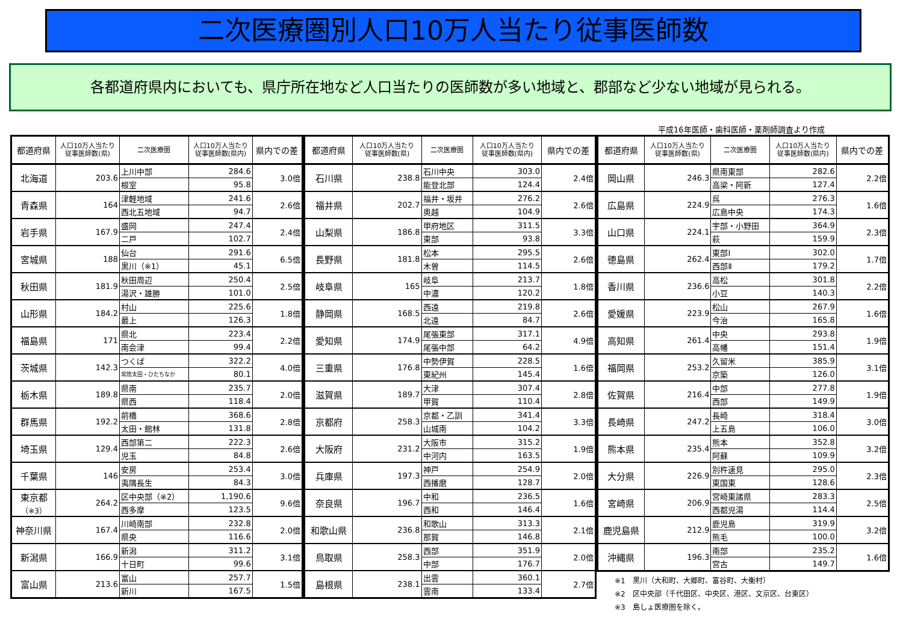二次医療圏別人口10万人当たり従事医師数
各都道府県内においても、県庁所在地など人口当たりの医師数が多い地域と、郡部など少ない地域が見られる。
平成16年医師・歯科医師・薬剤師調査より作成
| 都道府県 | 人口10万人当たり 従事医師数(県) | 二次医療圏 | 人口10万人当たり 従事医師数(県内) | 県内での差 |
| --- | --- | --- | --- | --- |
| 北海道 | 203.6 | 上川中部 | 284.6 | 3.0倍 |
| | | 根室 | 95.8 | |
| 青森県 | 164 | 津軽地域 | 241.6 | 2.6倍 |
| | | 西北五地域 | 94.7 | |
| 岩手県 | 167.9 | 盛岡 | 247.4 | 2.4倍 |
| | | 二戸 | 102.7 | |
| 宮城県 | 188 | 仙台 | 291.6 | 6.5倍 |
| | | 黒川（※1） | 45.1 | |
| 秋田県 | 181.9 | 秋田周辺 | 250.4 | 2.5倍 |
| | | 湯沢・雄勝 | 101.0 | |
| 山形県 | 184.2 | 村山 | 225.6 | 1.8倍 |
| | | 最上 | 126.3 | |
| 福島県 | 171 | 県北 | 223.4 | 2.2倍 |
| | | 南会津 | 99.4 | |
| 茨城県 | 142.3 | つくば | 322.2 | 4.0倍 |
| | | 常陸太田・ひたちなか | 80.1 | |
| 栃木県 | 189.8 | 県南 | 235.7 | 2.0倍 |
| | | 県西 | 118.4 | |
| 群馬県 | 192.2 | 前橋 | 368.6 | 2.8倍 |
| | | 太田・館林 | 131.8 | |
| 埼玉県 | 129.4 | 西部第二 | 222.3 | 2.6倍 |
| | | 児玉 | 84.8 | |
| 千葉県 | 146 | 安房 | 253.4 | 3.0倍 |
| | | 夷隅長生 | 84.3 | |
| 東京都 （※3） | 264.2 | 区中央部（※2） | 1,190.6 | 9.6倍 |
| | | 西多摩 | 123.5 | |
| 神奈川県 | 167.4 | 川崎南部 | 232.8 | 2.0倍 |
| | | 県央 | 116.6 | |
| 新潟県 | 166.9 | 新潟 | 311.2 | 3.1倍 |
| | | 十日町 | 99.6 | |
| 富山県 | 213.6 | 富山 | 257.7 | 1.5倍 |
| | | 新川 | 167.5 | |
| 都道府県 | 人口10万人当たり 従事医師数(県) | 二次医療圏 | 人口10万人当たり 従事医師数(県内) | 県内での差 |
| --- | --- | --- | --- | --- |
| 石川県 | 238.8 | 石川中央 | 303.0 | 2.4倍 |
| | | 能登北部 | 124.4 | |
| 福井県 | 202.7 | 福井・坂井 | 276.2 | 2.6倍 |
| | | 奥越 | 104.9 | |
| 山梨県 | 186.8 | 甲府地区 | 311.5 | 3.3倍 |
| | | 東部 | 93.8 | |
| 長野県 | 181.8 | 松本 | 295.5 | 2.6倍 |
| | | 木曽 | 114.5 | |
| 岐阜県 | 165 | 岐阜 | 213.7 | 1.8倍 |
| | | 中濃 | 120.2 | |
| 静岡県 | 168.5 | 西遠 | 219.8 | 2.6倍 |
| | | 北遠 | 84.7 | |
| 愛知県 | 174.9 | 尾張東部 | 317.1 | 4.9倍 |
| | | 尾張中部 | 64.2 | |
| 三重県 | 176.8 | 中勢伊賀 | 228.5 | 1.6倍 |
| | | 東紀州 | 145.4 | |
| 滋賀県 | 189.7 | 大津 | 307.4 | 2.8倍 |
| | | 甲賀 | 110.4 | |
| 京都府 | 258.3 | 京都・乙訓 | 341.4 | 3.3倍 |
| | | 山城南 | 104.2 | |
| 大阪府 | 231.2 | 大阪市 | 315.2 | 1.9倍 |
| | | 中河内 | 163.5 | |
| 兵庫県 | 197.3 | 神戸 | 254.9 | 2.0倍 |
| | | 西播磨 | 128.7 | |
| 奈良県 | 196.7 | 中和 | 236.5 | 1.6倍 |
| | | 西和 | 146.4 | |
| 和歌山県 | 236.8 | 和歌山 | 313.3 | 2.1倍 |
| | | 那賀 | 146.8 | |
| 鳥取県 | 258.3 | 西部 | 351.9 | 2.0倍 |
| | | 中部 | 176.7 | |
| 島根県 | 238.1 | 出雲 | 360.1 | 2.7倍 |
| | | 雲南 | 133.4 | |
| 都道府県 | 人口10万人当たり 従事医師数(県) | 二次医療圏 | 人口10万人当たり 従事医師数(県内) | 県内での差 |
| --- | --- | --- | --- | --- |
| 岡山県 | 246.3 | 県南東部 | 282.6 | 2.2倍 |
| | | 高梁・阿新 | 127.4 | |
| 広島県 | 224.9 | 呉 | 276.3 | 1.6倍 |
| | | 広島中央 | 174.3 | |
| 山口県 | 224.1 | 宇部・小野田 | 364.9 | 2.3倍 |
| | | 萩 | 159.9 | |
| 徳島県 | 262.4 | 東部Ⅰ | 302.0 | 1.7倍 |
| | | 西部Ⅱ | 179.2 | |
| 香川県 | 236.6 | 高松 | 301.8 | 2.2倍 |
| | | 小豆 | 140.3 | |
| 愛媛県 | 223.9 | 松山 | 267.9 | 1.6倍 |
| | | 今治 | 165.8 | |
| 高知県 | 261.4 | 中央 | 293.8 | 1.9倍 |
| | | 高幡 | 151.4 | |
| 福岡県 | 253.2 | 久留米 | 385.9 | 3.1倍 |
| | | 京築 | 126.0 | |
| 佐賀県 | 216.4 | 中部 | 277.8 | 1.9倍 |
| | | 西部 | 149.9 | |
| 長崎県 | 247.2 | 長崎 | 318.4 | 3.0倍 |
| | | 上五島 | 106.0 | |
| 熊本県 | 235.4 | 熊本 | 352.8 | 3.2倍 |
| | | 阿蘇 | 109.9 | |
| 大分県 | 226.9 | 別杵速見 | 295.0 | 2.3倍 |
| | | 東国東 | 128.6 | |
| 宮崎県 | 206.9 | 宮崎東諸県 | 283.3 | 2.5倍 |
| | | 西都児湯 | 114.4 | |
| 鹿児島県 | 212.9 | 鹿児島 | 319.9 | 3.2倍 |
| | | 熊毛 | 100.0 | |
| 沖縄県 | 196.3 | 南部 | 235.2 | 1.6倍 |
| | | 宮古 | 149.7 | |
※1　黒川（大和町、大郷町、富谷町、大衡村）
※2　区中央部（千代田区、中央区、港区、文京区、台東区）
※3　島しょ医療圏を除く。